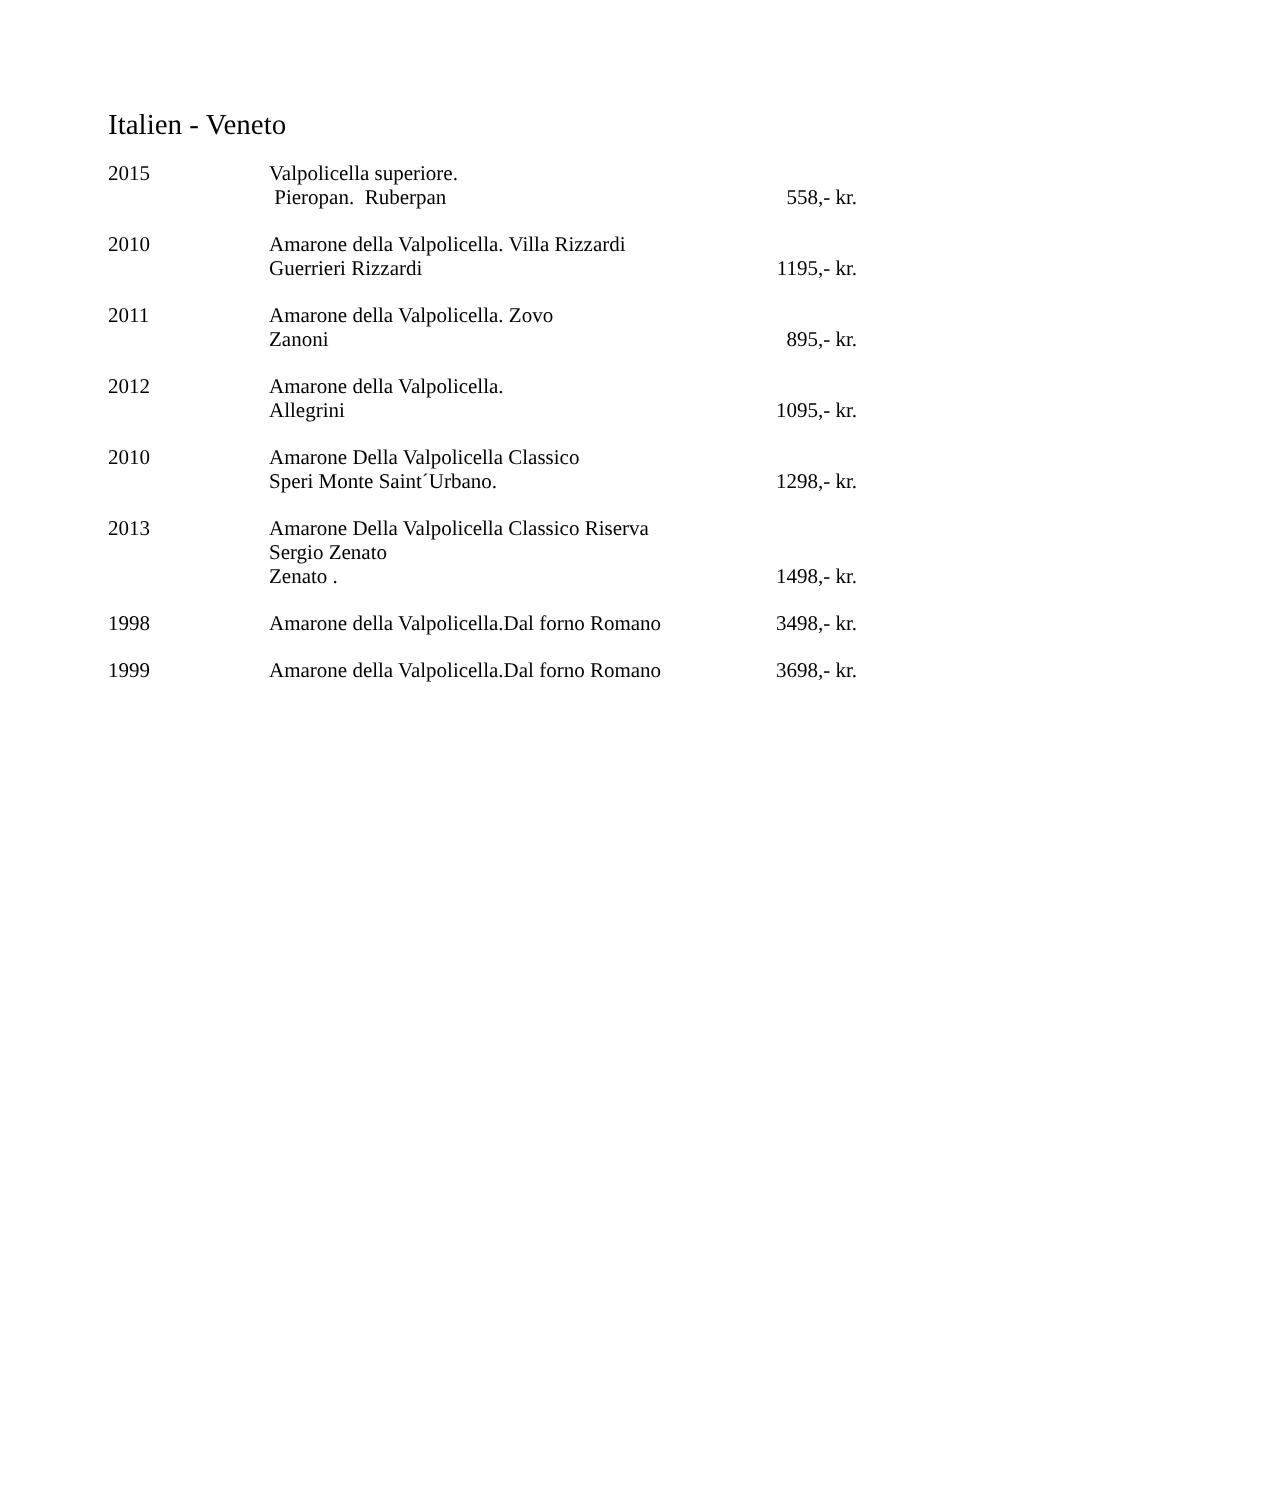Italien - Veneto
| 2015 | Valpolicella superiore. Pieropan. Ruberpan | 558,- kr. |
| 2010 | Amarone della Valpolicella. Villa Rizzardi Guerrieri Rizzardi | 1195,- kr. |
| 2011 | Amarone della Valpolicella. Zovo Zanoni | 895,- kr. |
| 2012 | Amarone della Valpolicella. Allegrini | 1095,- kr. |
| 2010 | Amarone Della Valpolicella Classico Speri Monte Saint´Urbano. | 1298,- kr. |
| 2013 | Amarone Della Valpolicella Classico Riserva Sergio Zenato Zenato . | 1498,- kr. |
| 1998 | Amarone della Valpolicella.Dal forno Romano | 3498,- kr. |
| 1999 | Amarone della Valpolicella.Dal forno Romano | 3698,- kr. |